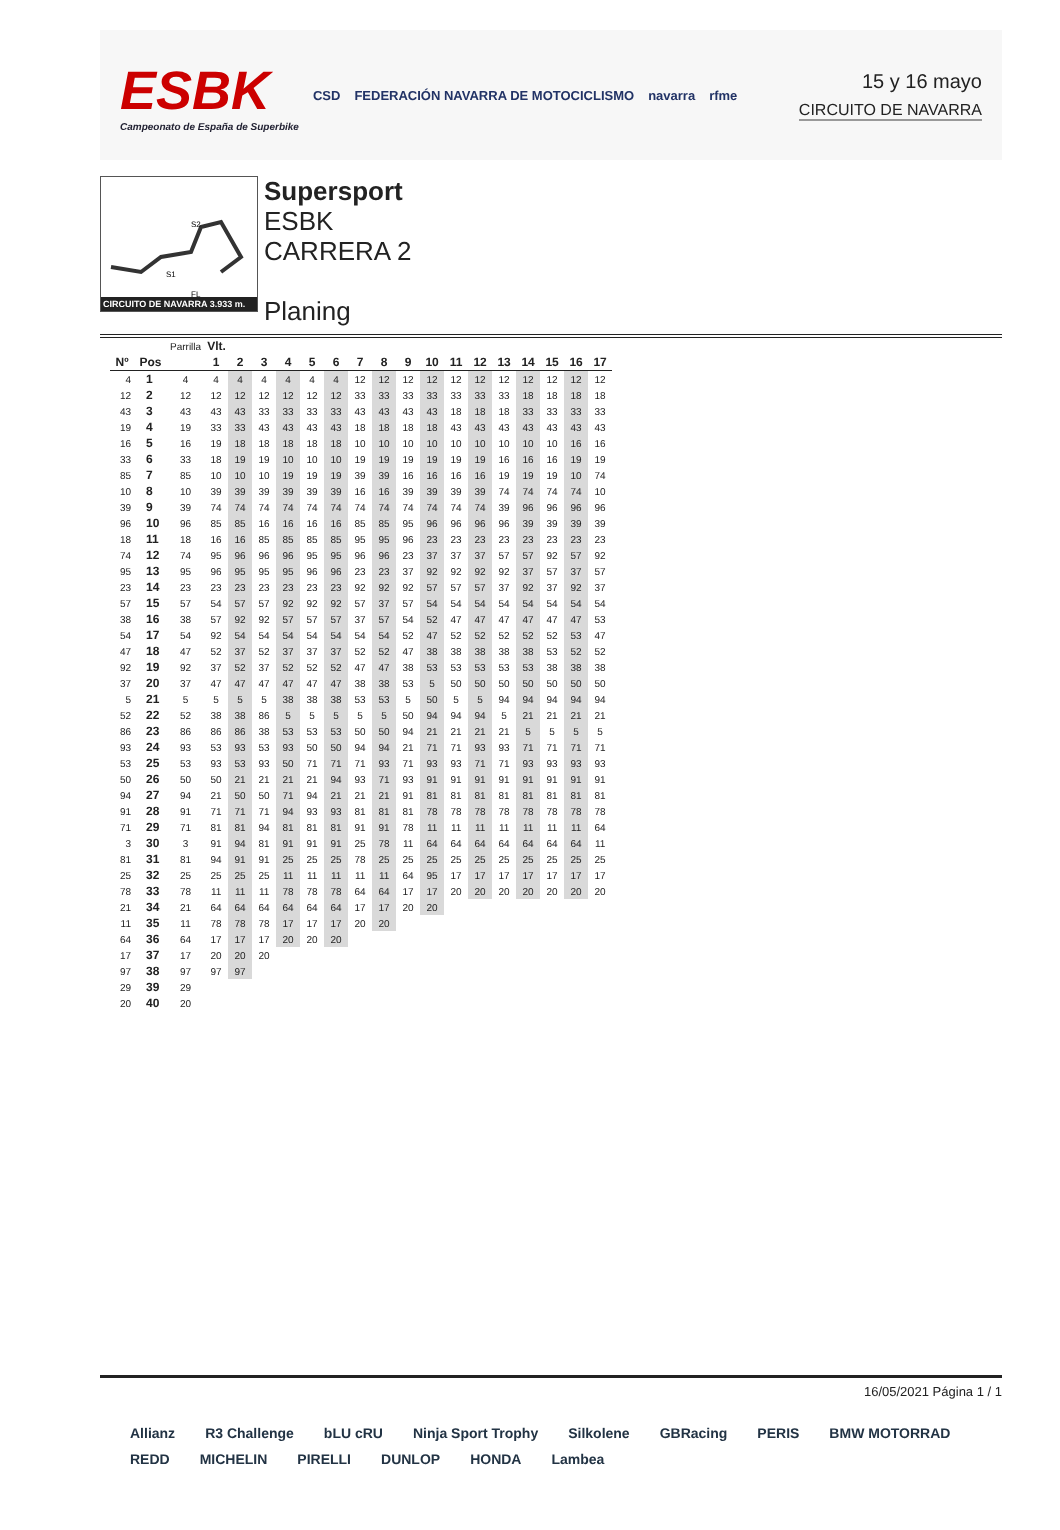ESBK
Campeonato de España de Superbike
CSD FEDERACIÓN NAVARRA DE MOTOCICLISMO navarra rfme
15 y 16 mayo
CIRCUITO DE NAVARRA
S2
S1
FL
CIRCUITO DE NAVARRA 3.933 m.
Supersport
ESBK
CARRERA 2
Planing
| | | Parrilla | Vlt. | | | | | | | | | | | | | | | | |
| --- | --- | --- | --- | --- | --- | --- | --- | --- | --- | --- | --- | --- | --- | --- | --- | --- | --- | --- | --- |
| Nº | Pos | | 1 | 2 | 3 | 4 | 5 | 6 | 7 | 8 | 9 | 10 | 11 | 12 | 13 | 14 | 15 | 16 | 17 |
| 4 | 1 | 4 | 4 | 4 | 4 | 4 | 4 | 4 | 12 | 12 | 12 | 12 | 12 | 12 | 12 | 12 | 12 | 12 | 12 |
| 12 | 2 | 12 | 12 | 12 | 12 | 12 | 12 | 12 | 33 | 33 | 33 | 33 | 33 | 33 | 33 | 18 | 18 | 18 | 18 |
| 43 | 3 | 43 | 43 | 43 | 33 | 33 | 33 | 33 | 43 | 43 | 43 | 43 | 18 | 18 | 18 | 33 | 33 | 33 | 33 |
| 19 | 4 | 19 | 33 | 33 | 43 | 43 | 43 | 43 | 18 | 18 | 18 | 18 | 43 | 43 | 43 | 43 | 43 | 43 | 43 |
| 16 | 5 | 16 | 19 | 18 | 18 | 18 | 18 | 18 | 10 | 10 | 10 | 10 | 10 | 10 | 10 | 10 | 10 | 16 | 16 |
| 33 | 6 | 33 | 18 | 19 | 19 | 10 | 10 | 10 | 19 | 19 | 19 | 19 | 19 | 19 | 16 | 16 | 16 | 19 | 19 |
| 85 | 7 | 85 | 10 | 10 | 10 | 19 | 19 | 19 | 39 | 39 | 16 | 16 | 16 | 16 | 19 | 19 | 19 | 10 | 74 |
| 10 | 8 | 10 | 39 | 39 | 39 | 39 | 39 | 39 | 16 | 16 | 39 | 39 | 39 | 39 | 74 | 74 | 74 | 74 | 10 |
| 39 | 9 | 39 | 74 | 74 | 74 | 74 | 74 | 74 | 74 | 74 | 74 | 74 | 74 | 74 | 39 | 96 | 96 | 96 | 96 |
| 96 | 10 | 96 | 85 | 85 | 16 | 16 | 16 | 16 | 85 | 85 | 95 | 96 | 96 | 96 | 96 | 39 | 39 | 39 | 39 |
| 18 | 11 | 18 | 16 | 16 | 85 | 85 | 85 | 85 | 95 | 95 | 96 | 23 | 23 | 23 | 23 | 23 | 23 | 23 | 23 |
| 74 | 12 | 74 | 95 | 96 | 96 | 96 | 95 | 95 | 96 | 96 | 23 | 37 | 37 | 37 | 57 | 57 | 92 | 57 | 92 |
| 95 | 13 | 95 | 96 | 95 | 95 | 95 | 96 | 96 | 23 | 23 | 37 | 92 | 92 | 92 | 92 | 37 | 57 | 37 | 57 |
| 23 | 14 | 23 | 23 | 23 | 23 | 23 | 23 | 23 | 92 | 92 | 92 | 57 | 57 | 57 | 37 | 92 | 37 | 92 | 37 |
| 57 | 15 | 57 | 54 | 57 | 57 | 92 | 92 | 92 | 57 | 37 | 57 | 54 | 54 | 54 | 54 | 54 | 54 | 54 | 54 |
| 38 | 16 | 38 | 57 | 92 | 92 | 57 | 57 | 57 | 37 | 57 | 54 | 52 | 47 | 47 | 47 | 47 | 47 | 47 | 53 |
| 54 | 17 | 54 | 92 | 54 | 54 | 54 | 54 | 54 | 54 | 54 | 52 | 47 | 52 | 52 | 52 | 52 | 52 | 53 | 47 |
| 47 | 18 | 47 | 52 | 37 | 52 | 37 | 37 | 37 | 52 | 52 | 47 | 38 | 38 | 38 | 38 | 38 | 53 | 52 | 52 |
| 92 | 19 | 92 | 37 | 52 | 37 | 52 | 52 | 52 | 47 | 47 | 38 | 53 | 53 | 53 | 53 | 53 | 38 | 38 | 38 |
| 37 | 20 | 37 | 47 | 47 | 47 | 47 | 47 | 47 | 38 | 38 | 53 | 5 | 50 | 50 | 50 | 50 | 50 | 50 | 50 |
| 5 | 21 | 5 | 5 | 5 | 5 | 38 | 38 | 38 | 53 | 53 | 5 | 50 | 5 | 5 | 94 | 94 | 94 | 94 | 94 |
| 52 | 22 | 52 | 38 | 38 | 86 | 5 | 5 | 5 | 5 | 5 | 50 | 94 | 94 | 94 | 5 | 21 | 21 | 21 | 21 |
| 86 | 23 | 86 | 86 | 86 | 38 | 53 | 53 | 53 | 50 | 50 | 94 | 21 | 21 | 21 | 21 | 5 | 5 | 5 | 5 |
| 93 | 24 | 93 | 53 | 93 | 53 | 93 | 50 | 50 | 94 | 94 | 21 | 71 | 71 | 93 | 93 | 71 | 71 | 71 | 71 |
| 53 | 25 | 53 | 93 | 53 | 93 | 50 | 71 | 71 | 71 | 93 | 71 | 93 | 93 | 71 | 71 | 93 | 93 | 93 | 93 |
| 50 | 26 | 50 | 50 | 21 | 21 | 21 | 21 | 94 | 93 | 71 | 93 | 91 | 91 | 91 | 91 | 91 | 91 | 91 | 91 |
| 94 | 27 | 94 | 21 | 50 | 50 | 71 | 94 | 21 | 21 | 21 | 91 | 81 | 81 | 81 | 81 | 81 | 81 | 81 | 81 |
| 91 | 28 | 91 | 71 | 71 | 71 | 94 | 93 | 93 | 81 | 81 | 81 | 78 | 78 | 78 | 78 | 78 | 78 | 78 | 78 |
| 71 | 29 | 71 | 81 | 81 | 94 | 81 | 81 | 81 | 91 | 91 | 78 | 11 | 11 | 11 | 11 | 11 | 11 | 11 | 64 |
| 3 | 30 | 3 | 91 | 94 | 81 | 91 | 91 | 91 | 25 | 78 | 11 | 64 | 64 | 64 | 64 | 64 | 64 | 64 | 11 |
| 81 | 31 | 81 | 94 | 91 | 91 | 25 | 25 | 25 | 78 | 25 | 25 | 25 | 25 | 25 | 25 | 25 | 25 | 25 | 25 |
| 25 | 32 | 25 | 25 | 25 | 25 | 11 | 11 | 11 | 11 | 11 | 64 | 95 | 17 | 17 | 17 | 17 | 17 | 17 | 17 |
| 78 | 33 | 78 | 11 | 11 | 11 | 78 | 78 | 78 | 64 | 64 | 17 | 17 | 20 | 20 | 20 | 20 | 20 | 20 | 20 |
| 21 | 34 | 21 | 64 | 64 | 64 | 64 | 64 | 64 | 17 | 17 | 20 | 20 | | | | | | | |
| 11 | 35 | 11 | 78 | 78 | 78 | 17 | 17 | 17 | 20 | 20 | | | | | | | | | |
| 64 | 36 | 64 | 17 | 17 | 17 | 20 | 20 | 20 | | | | | | | | | | | |
| 17 | 37 | 17 | 20 | 20 | 20 | | | | | | | | | | | | | | |
| 97 | 38 | 97 | 97 | 97 | | | | | | | | | | | | | | | |
| 29 | 39 | 29 | | | | | | | | | | | | | | | | | |
| 20 | 40 | 20 | | | | | | | | | | | | | | | | | |
16/05/2021 Página 1 / 1
Allianz R3 Challenge bLU cRU Ninja Sport Trophy Silkolene GBRacing PERIS BMW MOTORRAD REDD MICHELIN PIRELLI DUNLOP HONDA Lambea